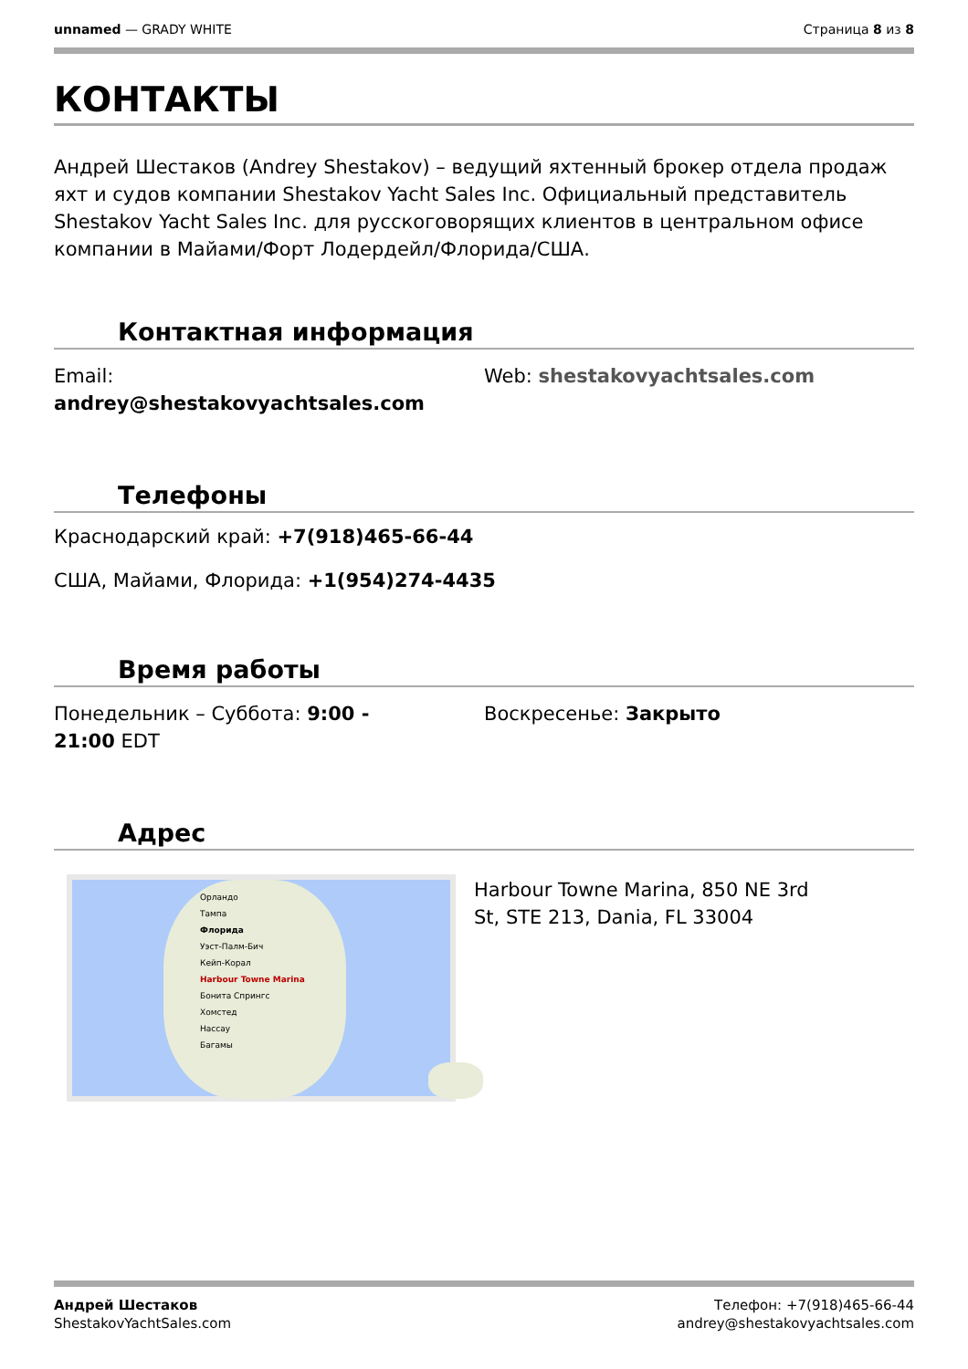unnamed — GRADY WHITE Страница 8 из 8
КОНТАКТЫ
Андрей Шестаков (Andrey Shestakov) – ведущий яхтенный брокер отдела продаж яхт и судов компании Shestakov Yacht Sales Inc. Официальный представитель Shestakov Yacht Sales Inc. для русскоговорящих клиентов в центральном офисе компании в Майами/Форт Лодердейл/Флорида/США.
Контактная информация
Email:
andrey@shestakovyachtsales.com
Web: shestakovyachtsales.com
Телефоны
Краснодарский край: +7(918)465-66-44
США, Майами, Флорида: +1(954)274-4435
Время работы
Понедельник – Суббота: 9:00 -
21:00 EDT
Воскресенье: Закрыто
Адрес
Орландо
Тампа
Флорида
Уэст-Палм-Бич
Кейп-Корал
Harbour Towne Marina
Бонита Спрингс
Хомстед
Нассау
Багамы
Harbour Towne Marina, 850 NE 3rd
St, STE 213, Dania, FL 33004
Андрей Шестаков
ShestakovYachtSales.com
Телефон: +7(918)465-66-44
andrey@shestakovyachtsales.com